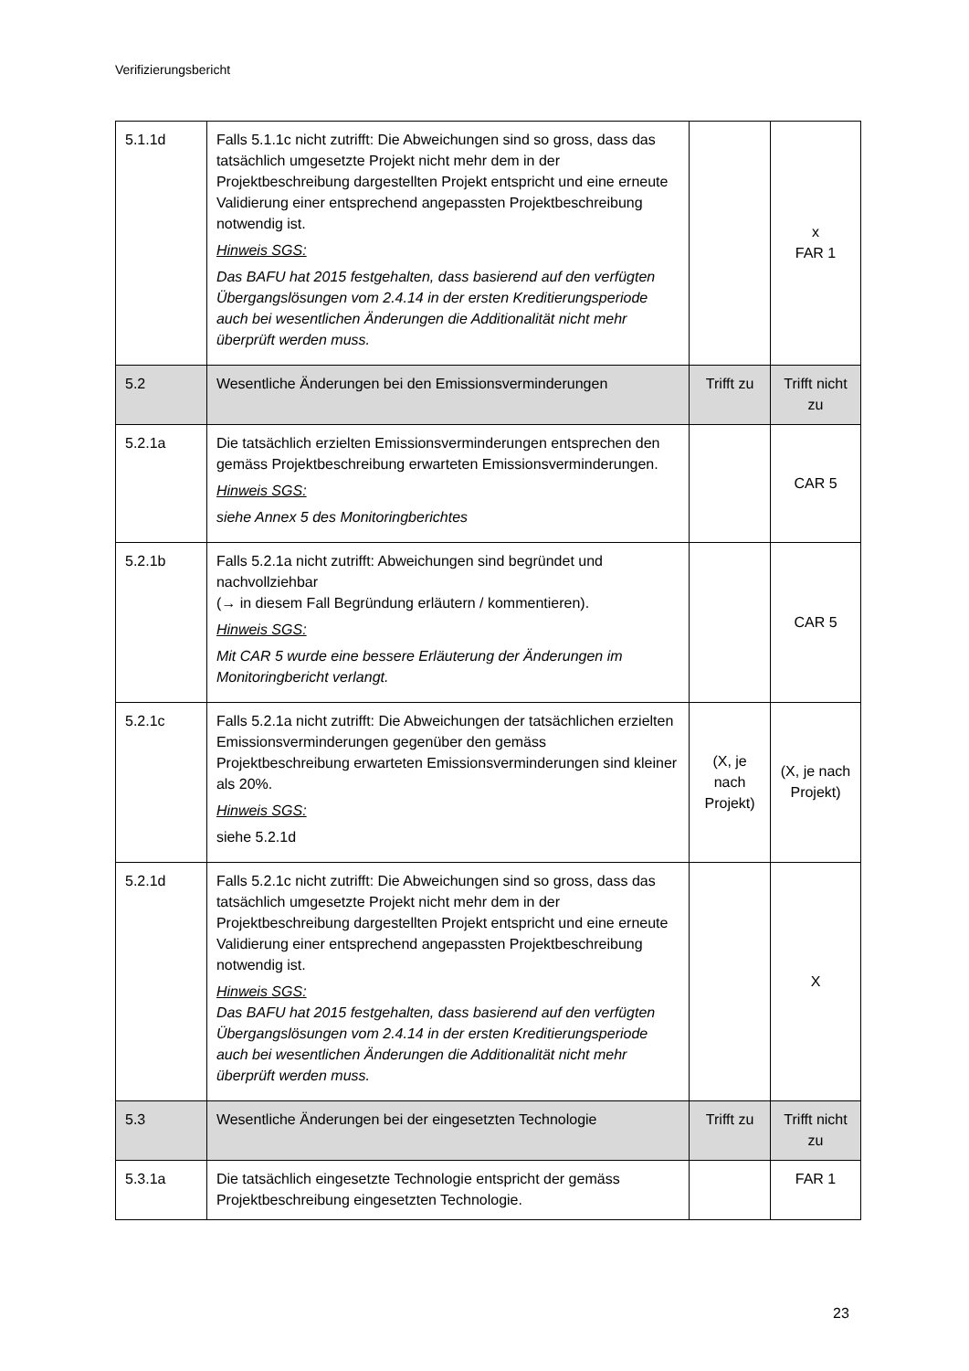Verifizierungsbericht
| 5.1.1d | Falls 5.1.1c nicht zutrifft: Die Abweichungen sind so gross, dass das tatsächlich umgesetzte Projekt nicht mehr dem in der Projektbeschreibung dargestellten Projekt entspricht und eine erneute Validierung einer entsprechend angepassten Projektbeschreibung notwendig ist. Hinweis SGS: Das BAFU hat 2015 festgehalten, dass basierend auf den verfügten Übergangslösungen vom 2.4.14 in der ersten Kreditierungsperiode auch bei wesentlichen Änderungen die Additionalität nicht mehr überprüft werden muss. | | x FAR 1 |
| 5.2 | Wesentliche Änderungen bei den Emissionsverminderungen | Trifft zu | Trifft nicht zu |
| 5.2.1a | Die tatsächlich erzielten Emissionsverminderungen entsprechen den gemäss Projektbeschreibung erwarteten Emissionsverminderungen. Hinweis SGS: siehe Annex 5 des Monitoringberichtes | | CAR 5 |
| 5.2.1b | Falls 5.2.1a nicht zutrifft: Abweichungen sind begründet und nachvollziehbar (→ in diesem Fall Begründung erläutern / kommentieren). Hinweis SGS: Mit CAR 5 wurde eine bessere Erläuterung der Änderungen im Monitoringbericht verlangt. | | CAR 5 |
| 5.2.1c | Falls 5.2.1a nicht zutrifft: Die Abweichungen der tatsächlichen erzielten Emissionsverminderungen gegenüber den gemäss Projektbeschreibung erwarteten Emissionsverminderungen sind kleiner als 20%. Hinweis SGS: siehe 5.2.1d | (X, je nach Projekt) | (X, je nach Projekt) |
| 5.2.1d | Falls 5.2.1c nicht zutrifft: Die Abweichungen sind so gross, dass das tatsächlich umgesetzte Projekt nicht mehr dem in der Projektbeschreibung dargestellten Projekt entspricht und eine erneute Validierung einer entsprechend angepassten Projektbeschreibung notwendig ist. Hinweis SGS: Das BAFU hat 2015 festgehalten, dass basierend auf den verfügten Übergangslösungen vom 2.4.14 in der ersten Kreditierungsperiode auch bei wesentlichen Änderungen die Additionalität nicht mehr überprüft werden muss. | | X |
| 5.3 | Wesentliche Änderungen bei der eingesetzten Technologie | Trifft zu | Trifft nicht zu |
| 5.3.1a | Die tatsächlich eingesetzte Technologie entspricht der gemäss Projektbeschreibung eingesetzten Technologie. | | FAR 1 |
23